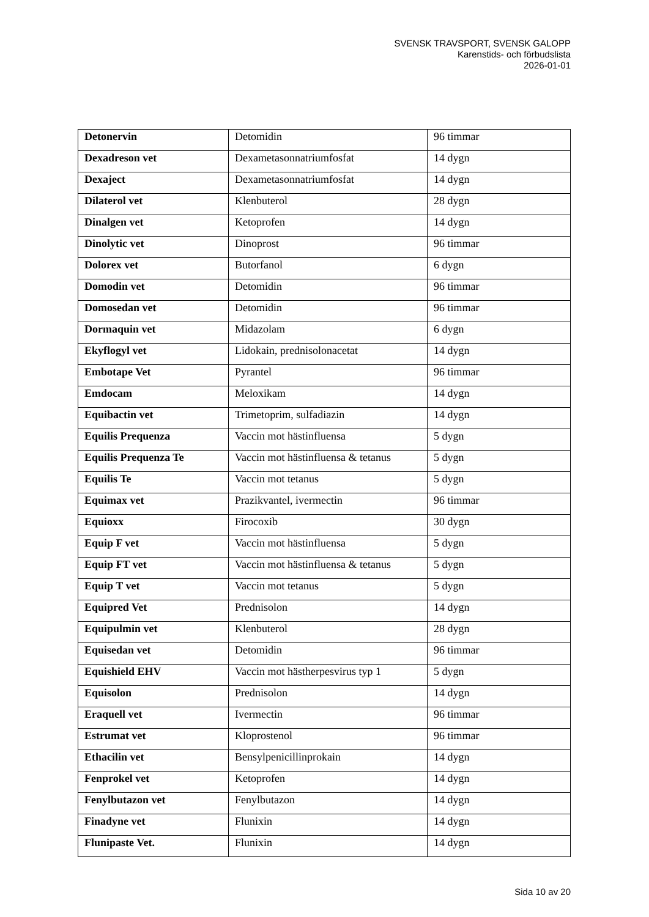SVENSK TRAVSPORT, SVENSK GALOPP
Karenstids- och förbudslista
2026-01-01
| Detonervin | Detomidin | 96 timmar |
| Dexadreson vet | Dexametasonnatriumfosfat | 14 dygn |
| Dexaject | Dexametasonnatriumfosfat | 14 dygn |
| Dilaterol vet | Klenbuterol | 28 dygn |
| Dinalgen vet | Ketoprofen | 14 dygn |
| Dinolytic vet | Dinoprost | 96 timmar |
| Dolorex vet | Butorfanol | 6 dygn |
| Domodin vet | Detomidin | 96 timmar |
| Domosedan vet | Detomidin | 96 timmar |
| Dormaquin vet | Midazolam | 6 dygn |
| Ekyflogyl vet | Lidokain, prednisolonacetat | 14 dygn |
| Embotape Vet | Pyrantel | 96 timmar |
| Emdocam | Meloxikam | 14 dygn |
| Equibactin vet | Trimetoprim, sulfadiazin | 14 dygn |
| Equilis Prequenza | Vaccin mot hästinfluensa | 5 dygn |
| Equilis Prequenza Te | Vaccin mot hästinfluensa & tetanus | 5 dygn |
| Equilis Te | Vaccin mot tetanus | 5 dygn |
| Equimax vet | Prazikvantel, ivermectin | 96 timmar |
| Equioxx | Firocoxib | 30 dygn |
| Equip F vet | Vaccin mot hästinfluensa | 5 dygn |
| Equip FT vet | Vaccin mot hästinfluensa & tetanus | 5 dygn |
| Equip T vet | Vaccin mot tetanus | 5 dygn |
| Equipred Vet | Prednisolon | 14 dygn |
| Equipulmin vet | Klenbuterol | 28 dygn |
| Equisedan vet | Detomidin | 96 timmar |
| Equishield EHV | Vaccin mot hästherpesvirus typ 1 | 5 dygn |
| Equisolon | Prednisolon | 14 dygn |
| Eraquell vet | Ivermectin | 96 timmar |
| Estrumat vet | Kloprostenol | 96 timmar |
| Ethacilin vet | Bensylpenicillinprokain | 14 dygn |
| Fenprokel vet | Ketoprofen | 14 dygn |
| Fenylbutazon vet | Fenylbutazon | 14 dygn |
| Finadyne vet | Flunixin | 14 dygn |
| Flunipaste Vet. | Flunixin | 14 dygn |
Sida 10 av 20